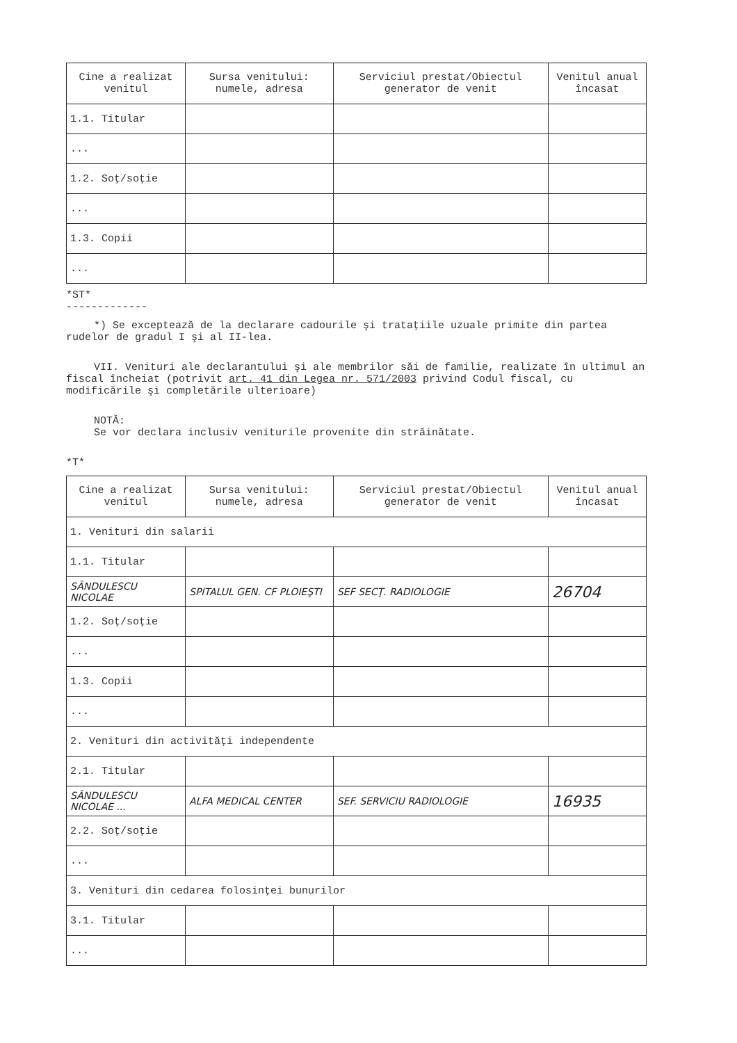| Cine a realizat venitul | Sursa venitului: numele, adresa | Serviciul prestat/Obiectul generator de venit | Venitul anual încasat |
| --- | --- | --- | --- |
| 1.1. Titular | | | |
| ... | | | |
| 1.2. Soţ/soţie | | | |
| ... | | | |
| 1.3. Copii | | | |
| ... | | | |
*ST*
-------------
*) Se exceptează de la declarare cadourile şi trataţiile uzuale primite din partea rudelor de gradul I şi al II-lea.
VII. Venituri ale declarantului şi ale membrilor săi de familie, realizate în ultimul an fiscal încheiat (potrivit art. 41 din Legea nr. 571/2003 privind Codul fiscal, cu modificările şi completările ulterioare)
NOTĂ:
Se vor declara inclusiv veniturile provenite din străinătate.
*T*
| Cine a realizat venitul | Sursa venitului: numele, adresa | Serviciul prestat/Obiectul generator de venit | Venitul anual încasat |
| --- | --- | --- | --- |
| 1. Venituri din salarii | | | |
| 1.1. Titular | | | |
| SÂNDULESCU NICOLAE | SPITALUL GEN. CF PLOIEŞTI | SEF SECŢ. RADIOLOGIE | 26704 |
| 1.2. Soţ/soţie | | | |
| ... | | | |
| 1.3. Copii | | | |
| ... | | | |
| 2. Venituri din activităţi independente | | | |
| 2.1. Titular | | | |
| SÂNDULESCU NICOLAE ... | ALFA MEDICAL CENTER | SEF. SERVICIU RADIOLOGIE | 16935 |
| 2.2. Soţ/soţie | | | |
| ... | | | |
| 3. Venituri din cedarea folosinţei bunurilor | | | |
| 3.1. Titular | | | |
| ... | | | |